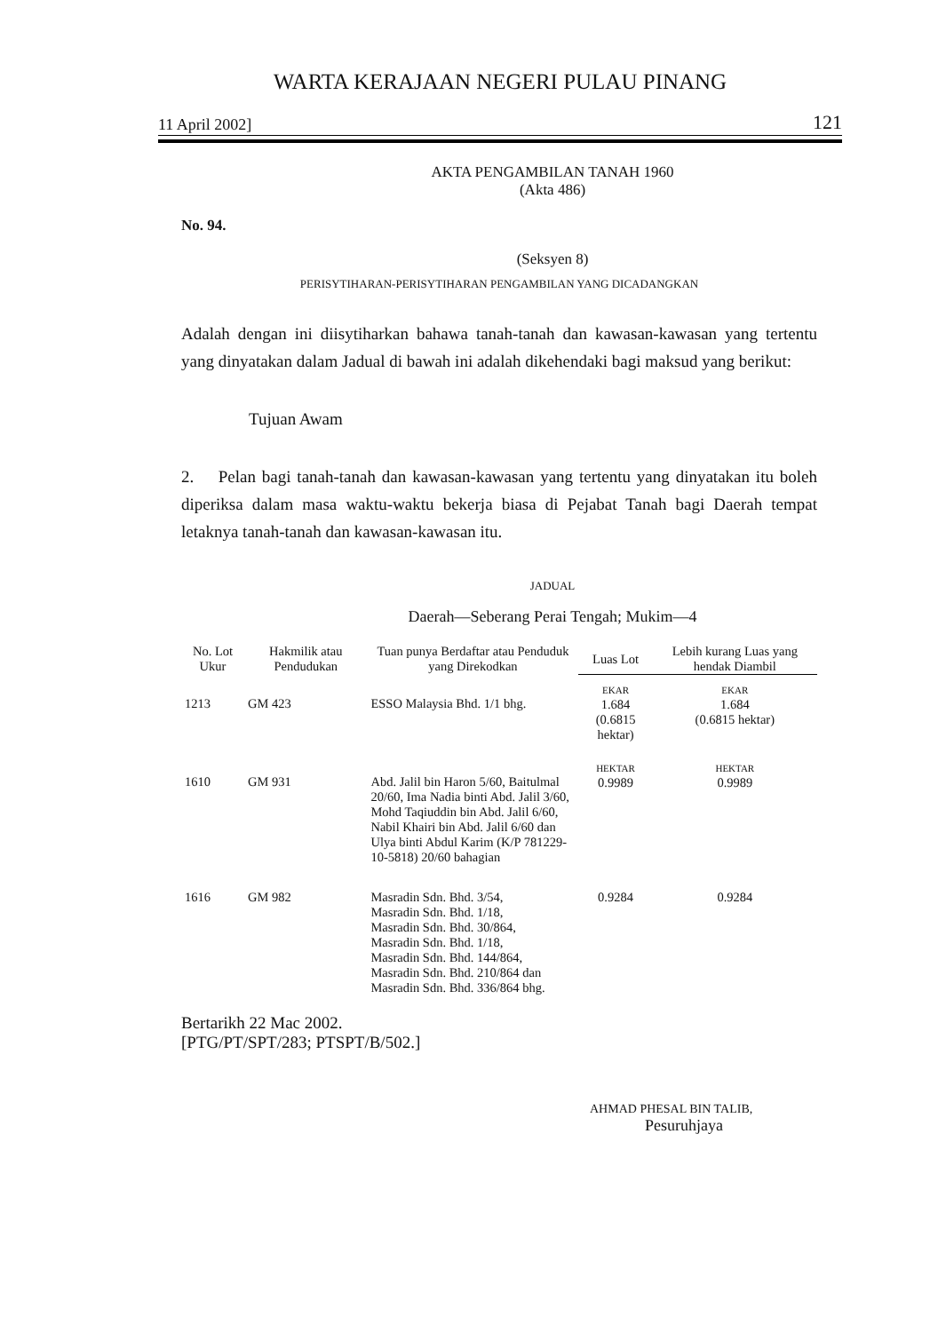WARTA KERAJAAN NEGERI PULAU PINANG
11 April 2002] 121
AKTA PENGAMBILAN TANAH 1960
(Akta 486)
No. 94.
(Seksyen 8)
PERISYTIHARAN-PERISYTIHARAN PENGAMBILAN YANG DICADANGKAN
Adalah dengan ini diisytiharkan bahawa tanah-tanah dan kawasan-kawasan yang tertentu yang dinyatakan dalam Jadual di bawah ini adalah dikehendaki bagi maksud yang berikut:
Tujuan Awam
2. Pelan bagi tanah-tanah dan kawasan-kawasan yang tertentu yang dinyatakan itu boleh diperiksa dalam masa waktu-waktu bekerja biasa di Pejabat Tanah bagi Daerah tempat letaknya tanah-tanah dan kawasan-kawasan itu.
JADUAL
Daerah—Seberang Perai Tengah; Mukim—4
| No. Lot Ukur | Hakmilik atau Pendudukan | Tuan punya Berdaftar atau Penduduk yang Direkodkan | Luas Lot | Lebih kurang Luas yang hendak Diambil |
| --- | --- | --- | --- | --- |
| 1213 | GM 423 | ESSO Malaysia Bhd. 1/1 bhg. | EKAR 1.684 (0.6815 hektar) | EKAR 1.684 (0.6815 hektar) |
| 1610 | GM 931 | Abd. Jalil bin Haron 5/60, Baitulmal 20/60, Ima Nadia binti Abd. Jalil 3/60, Mohd Taqiuddin bin Abd. Jalil 6/60, Nabil Khairi bin Abd. Jalil 6/60 dan Ulya binti Abdul Karim (K/P 781229-10-5818) 20/60 bahagian | HEKTAR 0.9989 | HEKTAR 0.9989 |
| 1616 | GM 982 | Masradin Sdn. Bhd. 3/54, Masradin Sdn. Bhd. 1/18, Masradin Sdn. Bhd. 30/864, Masradin Sdn. Bhd. 1/18, Masradin Sdn. Bhd. 144/864, Masradin Sdn. Bhd. 210/864 dan Masradin Sdn. Bhd. 336/864 bhg. | 0.9284 | 0.9284 |
Bertarikh 22 Mac 2002.
[PTG/PT/SPT/283; PTSPT/B/502.]
AHMAD PHESAL BIN TALIB,
Pesuruhjaya